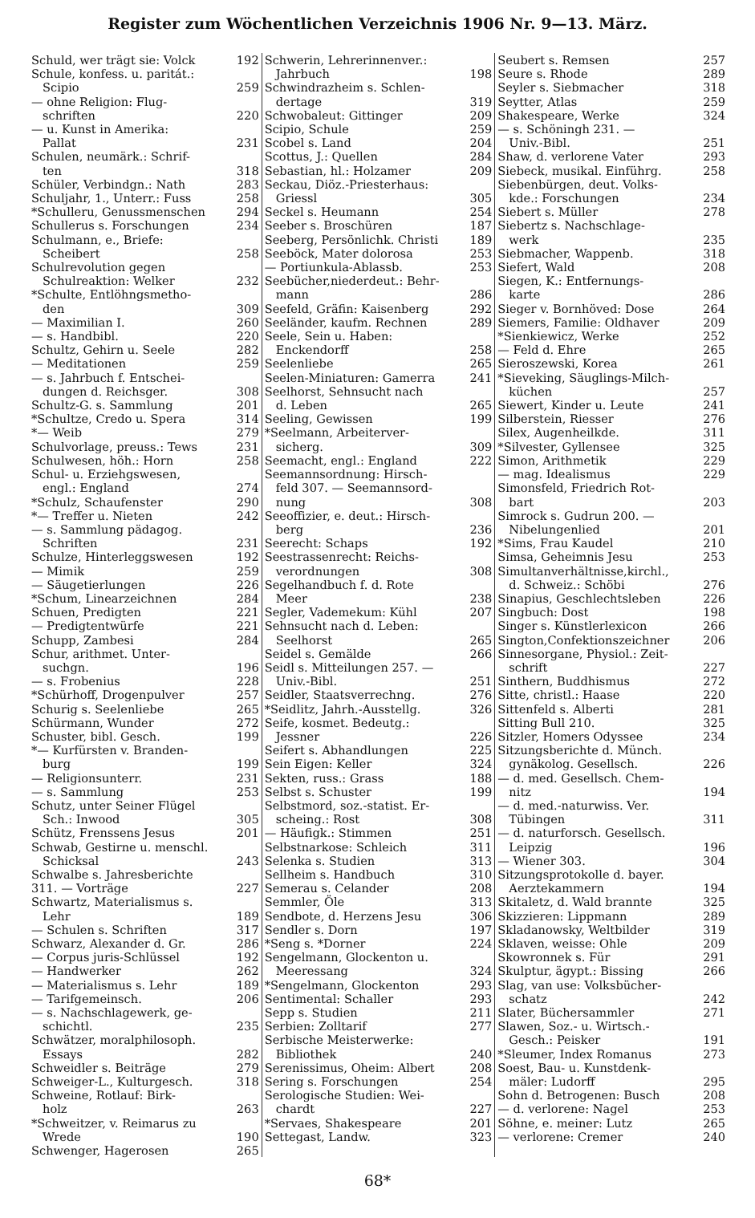Register zum Wöchentlichen Verzeichnis 1906 Nr. 9—13. März.
Schuld, wer trägt sie: Volck 192
Schule, konfess. u. paritát.:
Scipio 259
— ohne Religion: Flug-
schriften 220
— u. Kunst in Amerika:
Pallat 231
Schulen, neumärk.: Schrif-
ten 318
Schüler, Verbindgn.: Nath 283
Schuljahr, 1., Unterr.: Fuss 258
*Schulleru, Genussmenschen 294
Schullerus s. Forschungen 234
Schulmann, e., Briefe:
Scheibert 258
Schulrevolution gegen
Schulreaktion: Welker 232
*Schulte, Entlöhngsmetho-
den 309
— Maximilian I. 260
— s. Handbibl. 220
Schultz, Gehirn u. Seele 282
— Meditationen 259
— s. Jahrbuch f. Entschei-
dungen d. Reichsger. 308
Schultz-G. s. Sammlung 201
*Schultze, Credo u. Spera 314
*— Weib 279
Schulvorlage, preuss.: Tews 231
Schulwesen, höh.: Horn 258
Schul- u. Erziehgswesen,
engl.: England 274
*Schulz, Schaufenster 290
*— Treffer u. Nieten 242
— s. Sammlung pädagog.
Schriften 231
Schulze, Hinterleggswesen 192
— Mimik 259
— Säugetierlungen 226
*Schum, Linearzeichnen 284
Schuen, Predigten 221
— Predigtentwürfe 221
Schupp, Zambesi 284
Schur, arithmet. Unter-
suchgn. 196
— s. Frobenius 228
*Schürhoff, Drogenpulver 257
Schurig s. Seelenliebe 265
Schürmann, Wunder 272
Schuster, bibl. Gesch. 199
*— Kurfürsten v. Branden-
burg 199
— Religionsunterr. 231
— s. Sammlung 253
Schutz, unter Seiner Flügel
Sch.: Inwood 305
Schütz, Frenssens Jesus 201
Schwab, Gestirne u. menschl.
Schicksal 243
Schwalbe s. Jahresberichte
311. — Vorträge 227
Schwartz, Materialismus s.
Lehr 189
— Schulen s. Schriften 317
Schwarz, Alexander d. Gr. 286
— Corpus juris-Schlüssel 192
— Handwerker 262
— Materialismus s. Lehr 189
— Tarifgemeinsch. 206
— s. Nachschlagewerk, ge-
schichtl. 235
Schwätzer, moralphilosoph.
Essays 282
Schweidler s. Beiträge 279
Schweiger-L., Kulturgesch. 318
Schweine, Rotlauf: Birk-
holz 263
*Schweitzer, v. Reimarus zu
Wrede 190
Schwenger, Hagerosen 265
Schwerin, Lehrerinnenver.:
Jahrbuch 198
Schwindrazheim s. Schlen-
dertage 319
Schwobaleut: Gittinger 209
Scipio, Schule 259
Scobel s. Land 204
Scottus, J.: Quellen 284
Sebastian, hl.: Holzamer 209
Seckau, Diöz.-Priesterhaus:
Griessl 305
Seckel s. Heumann 254
Seeber s. Broschüren 187
Seeberg, Persönlichk. Christi 189
Seeböck, Mater dolorosa 253
— Portiunkula-Ablassb. 253
Seebücher,niederdeut.: Behr-
mann 286
Seefeld, Gräfin: Kaisenberg 292
Seeländer, kaufm. Rechnen 289
Seele, Sein u. Haben:
Enckendorff 258
Seelenliebe 265
Seelen-Miniaturen: Gamerra 241
Seelhorst, Sehnsucht nach
d. Leben 265
Seeling, Gewissen 199
*Seelmann, Arbeiterver-
sicherg. 309
Seemacht, engl.: England 222
Seemannsordnung: Hirsch-
feld 307. — Seemannsord-
nung 308
Seeoffizier, e. deut.: Hirsch-
berg 236
Seerecht: Schaps 192
Seestrassenrecht: Reichs-
verordnungen 308
Segelhandbuch f. d. Rote
Meer 238
Segler, Vademekum: Kühl 207
Sehnsucht nach d. Leben:
Seelhorst 265
Seidel s. Gemälde 266
Seidl s. Mitteilungen 257. —
Univ.-Bibl. 251
Seidler, Staatsverrechng. 276
*Seidlitz, Jahrh.-Ausstellg. 326
Seife, kosmet. Bedeutg.:
Jessner 226
Seifert s. Abhandlungen 225
Sein Eigen: Keller 324
Sekten, russ.: Grass 188
Selbst s. Schuster 199
Selbstmord, soz.-statist. Er-
scheing.: Rost 308
— Häufigk.: Stimmen 251
Selbstnarkose: Schleich 311
Selenka s. Studien 313
Sellheim s. Handbuch 310
Semerau s. Celander 208
Semmler, Öle 313
Sendbote, d. Herzens Jesu 306
Sendler s. Dorn 197
*Seng s. *Dorner 224
Sengelmann, Glockenton u.
Meeressang 324
*Sengelmann, Glockenton 293
Sentimental: Schaller 293
Sepp s. Studien 211
Serbien: Zolltarif 277
Serbische Meisterwerke:
Bibliothek 240
Serenissimus, Oheim: Albert 208
Sering s. Forschungen 254
Serologische Studien: Wei-
chardt 227
*Servaes, Shakespeare 201
Settegast, Landw. 323
Seubert s. Remsen 257
Seure s. Rhode 289
Seyler s. Siebmacher 318
Seytter, Atlas 259
Shakespeare, Werke 324
— s. Schöningh 231. —
Univ.-Bibl. 251
Shaw, d. verlorene Vater 293
Siebeck, musikal. Einführg. 258
Siebenbürgen, deut. Volks-
kde.: Forschungen 234
Siebert s. Müller 278
Siebertz s. Nachschlage-
werk 235
Siebmacher, Wappenb. 318
Siefert, Wald 208
Siegen, K.: Entfernungs-
karte 286
Sieger v. Bornhöved: Dose 264
Siemers, Familie: Oldhaver 209
*Sienkiewicz, Werke 252
— Feld d. Ehre 265
Sieroszewski, Korea 261
*Sieveking, Säuglings-Milch-
küchen 257
Siewert, Kinder u. Leute 241
Silberstein, Riesser 276
Silex, Augenheilkde. 311
*Silvester, Gyllensee 325
Simon, Arithmetik 229
— mag. Idealismus 229
Simonsfeld, Friedrich Rot-
bart 203
Simrock s. Gudrun 200. —
Nibelungenlied 201
*Sims, Frau Kaudel 210
Simsa, Geheimnis Jesu 253
Simultanverhältnisse,kirchl.,
d. Schweiz.: Schöbi 276
Sinapius, Geschlechtsleben 226
Singbuch: Dost 198
Singer s. Künstlerlexicon 266
Sington,Confektionszeichner 206
Sinnesorgane, Physiol.: Zeit-
schrift 227
Sinthern, Buddhismus 272
Sitte, christl.: Haase 220
Sittenfeld s. Alberti 281
Sitting Bull 210. 325
Sitzler, Homers Odyssee 234
Sitzungsberichte d. Münch.
gynäkolog. Gesellsch. 226
— d. med. Gesellsch. Chem-
nitz 194
— d. med.-naturwiss. Ver.
Tübingen 311
— d. naturforsch. Gesellsch.
Leipzig 196
— Wiener 303. 304
Sitzungsprotokolle d. bayer.
Aerztekammern 194
Skitaletz, d. Wald brannte 325
Skizzieren: Lippmann 289
Skladanowsky, Weltbilder 319
Sklaven, weisse: Ohle 209
Skowronnek s. Für 291
Skulptur, ägypt.: Bissing 266
Slag, van use: Volksbücher-
schatz 242
Slater, Büchersammler 271
Slawen, Soz.- u. Wirtsch.-
Gesch.: Peisker 191
*Sleumer, Index Romanus 273
Soest, Bau- u. Kunstdenk-
mäler: Ludorff 295
Sohn d. Betrogenen: Busch 208
— d. verlorene: Nagel 253
Söhne, e. meiner: Lutz 265
— verlorene: Cremer 240
68*